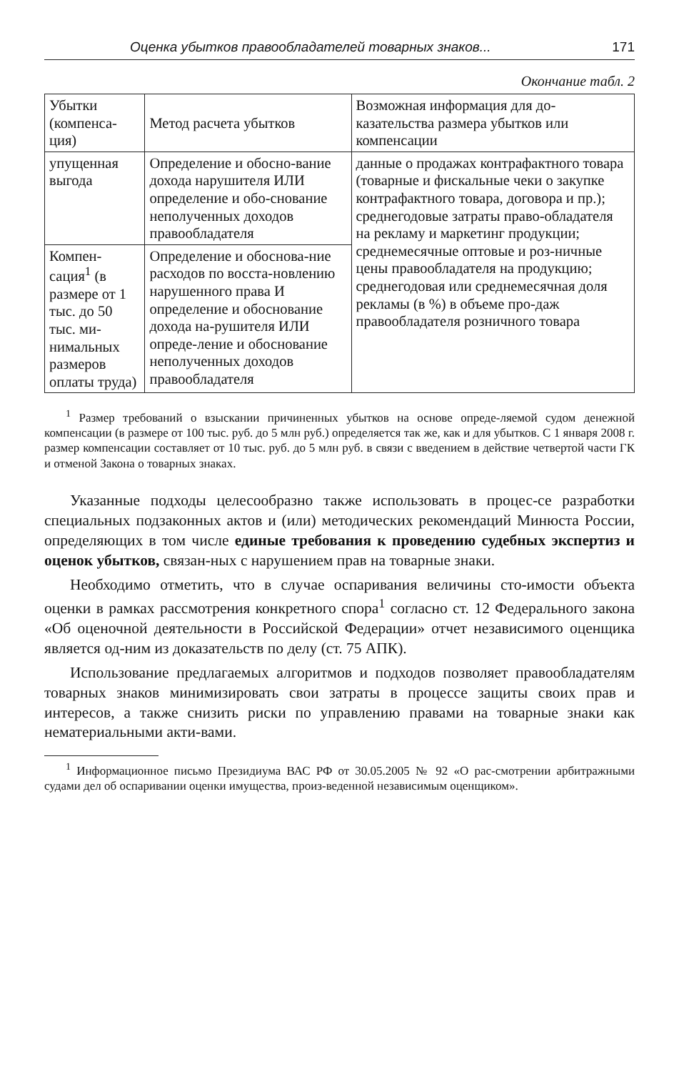Оценка убытков правообладателей товарных знаков... 171
Окончание табл. 2
| Убытки (компенса-ция) | Метод расчета убытков | Возможная информация для до-казательства размера убытков или компенсации |
| упущенная выгода | Определение и обосно-вание дохода нарушителя ИЛИ определение и обо-снование неполученных доходов правообладателя | данные о продажах контрафактного товара (товарные и фискальные чеки о закупке контрафактного товара, договора и пр.); среднегодовые затраты право-обладателя на рекламу и маркетинг продукции; среднемесячные оптовые и роз-ничные цены правообладателя на продукцию; среднегодовая или среднемесячная доля рекламы (в %) в объеме про-даж правообладателя розничного товара |
| Компен-сация<sup>1</sup> (в размере от 1 тыс. до 50 тыс. ми-нимальных размеров оплаты труда) | Определение и обоснова-ние расходов по восста-новлению нарушенного права И определение и обоснование дохода на-рушителя ИЛИ опреде-ление и обоснование неполученных доходов правообладателя | |
<sup>1</sup> Размер требований о взыскании причиненных убытков на основе опреде-ляемой судом денежной компенсации (в размере от 100 тыс. руб. до 5 млн руб.) определяется так же, как и для убытков. С 1 января 2008 г. размер компенсации составляет от 10 тыс. руб. до 5 млн руб. в связи с введением в действие четвертой части ГК и отменой Закона о товарных знаках.
Указанные подходы целесообразно также использовать в процес-се разработки специальных подзаконных актов и (или) методических рекомендаций Минюста России, определяющих в том числе единые требования к проведению судебных экспертиз и оценок убытков, связан-ных с нарушением прав на товарные знаки.
Необходимо отметить, что в случае оспаривания величины сто-имости объекта оценки в рамках рассмотрения конкретного спора<sup>1</sup> согласно ст. 12 Федерального закона «Об оценочной деятельности в Российской Федерации» отчет независимого оценщика является од-ним из доказательств по делу (ст. 75 АПК).
Использование предлагаемых алгоритмов и подходов позволяет правообладателям товарных знаков минимизировать свои затраты в процессе защиты своих прав и интересов, а также снизить риски по управлению правами на товарные знаки как нематериальными акти-вами.
<sup>1</sup> Информационное письмо Президиума ВАС РФ от 30.05.2005 № 92 «О рас-смотрении арбитражными судами дел об оспаривании оценки имущества, произ-веденной независимым оценщиком».